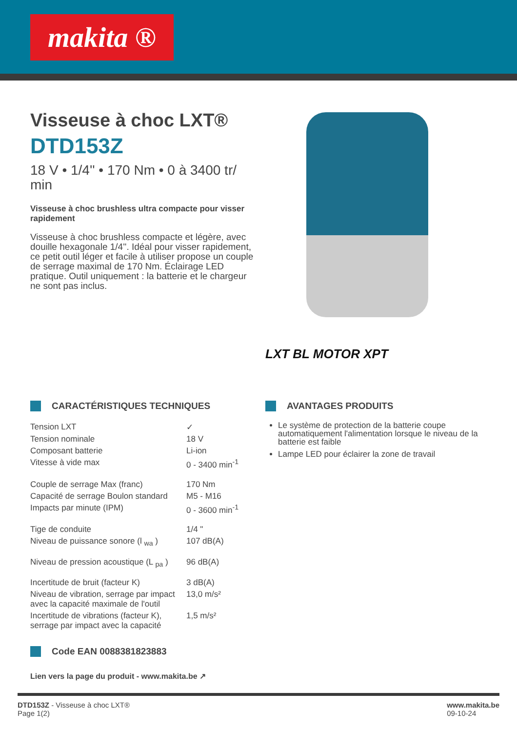makita ®
Visseuse à choc LXT®
DTD153Z
18 V • 1/4'' • 170 Nm • 0 à 3400 tr/ min
Visseuse à choc brushless ultra compacte pour visser rapidement
Visseuse à choc brushless compacte et légère, avec douille hexagonale 1/4''. Idéal pour visser rapidement, ce petit outil léger et facile à utiliser propose un couple de serrage maximal de 170 Nm. Éclairage LED pratique. Outil uniquement : la batterie et le chargeur ne sont pas inclus.
LXT BL MOTOR XPT
CARACTÉRISTIQUES TECHNIQUES
| Tension LXT | ✓ |
| Tension nominale | 18 V |
| Composant batterie | Li-ion |
| Vitesse à vide max | 0 - 3400 min<sup>-1</sup> |
| Couple de serrage Max (franc) | 170 Nm |
| Capacité de serrage Boulon standard | M5 - M16 |
| Impacts par minute (IPM) | 0 - 3600 min<sup>-1</sup> |
| Tige de conduite | 1/4 " |
| Niveau de puissance sonore (l <sub>wa</sub> ) | 107 dB(A) |
| Niveau de pression acoustique (L <sub>pa</sub> ) | 96 dB(A) |
| Incertitude de bruit (facteur K) | 3 dB(A) |
| Niveau de vibration, serrage par impact avec la capacité maximale de l'outil | 13,0 m/s² |
| Incertitude de vibrations (facteur K), serrage par impact avec la capacité | 1,5 m/s² |
Code EAN 0088381823883
Lien vers la page du produit - www.makita.be ↗
AVANTAGES PRODUITS
Le système de protection de la batterie coupe automatiquement l'alimentation lorsque le niveau de la batterie est faible
Lampe LED pour éclairer la zone de travail
DTD153Z - Visseuse à choc LXT®
Page 1(2)
www.makita.be
09-10-24